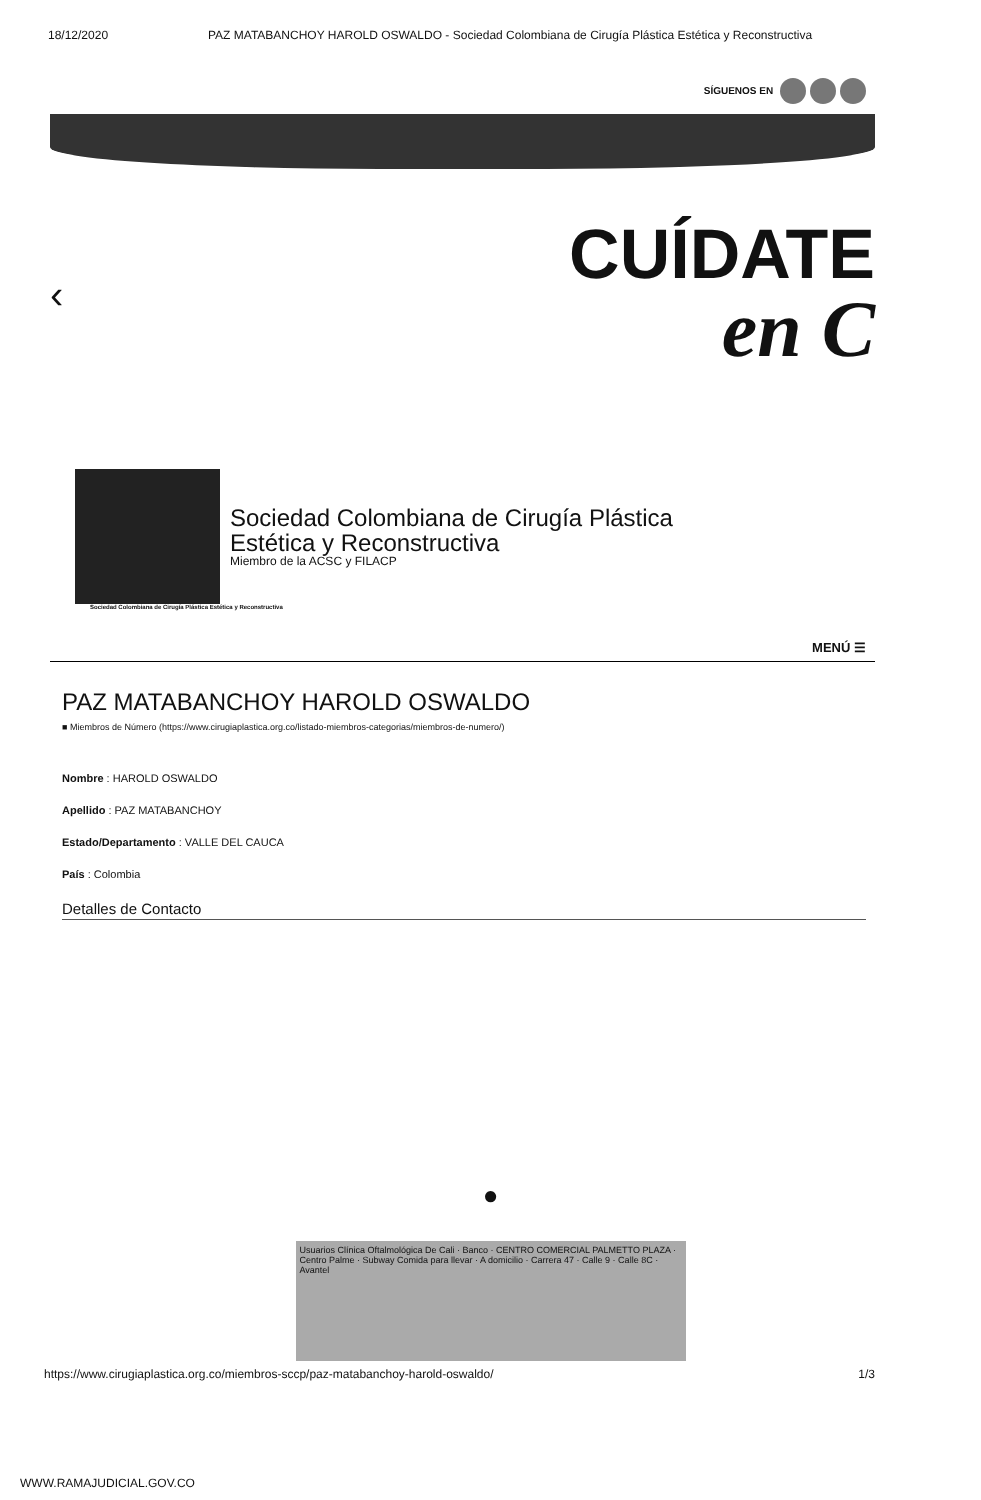18/12/2020 PAZ MATABANCHOY HAROLD OSWALDO - Sociedad Colombiana de Cirugía Plástica Estética y Reconstructiva
SÍGUENOS EN
‹
CUÍDATE
en C
Sociedad Colombiana de Cirugía Plástica
Estética y Reconstructiva
Miembro de la ACSC y FILACP
Sociedad Colombiana de Cirugía Plástica Estética y Reconstructiva
MENÚ ☰
PAZ MATABANCHOY HAROLD OSWALDO
■ Miembros de Número (https://www.cirugiaplastica.org.co/listado-miembros-categorias/miembros-de-numero/)
Nombre : HAROLD OSWALDO
Apellido : PAZ MATABANCHOY
Estado/Departamento : VALLE DEL CAUCA
País : Colombia
Detalles de Contacto
●
Usuarios Clínica Oftalmológica De Cali · Banco · CENTRO COMERCIAL PALMETTO PLAZA · Centro Palme · Subway Comida para llevar · A domicilio · Carrera 47 · Calle 9 · Calle 8C · Avantel
https://www.cirugiaplastica.org.co/miembros-sccp/paz-matabanchoy-harold-oswaldo/ 1/3
WWW.RAMAJUDICIAL.GOV.CO